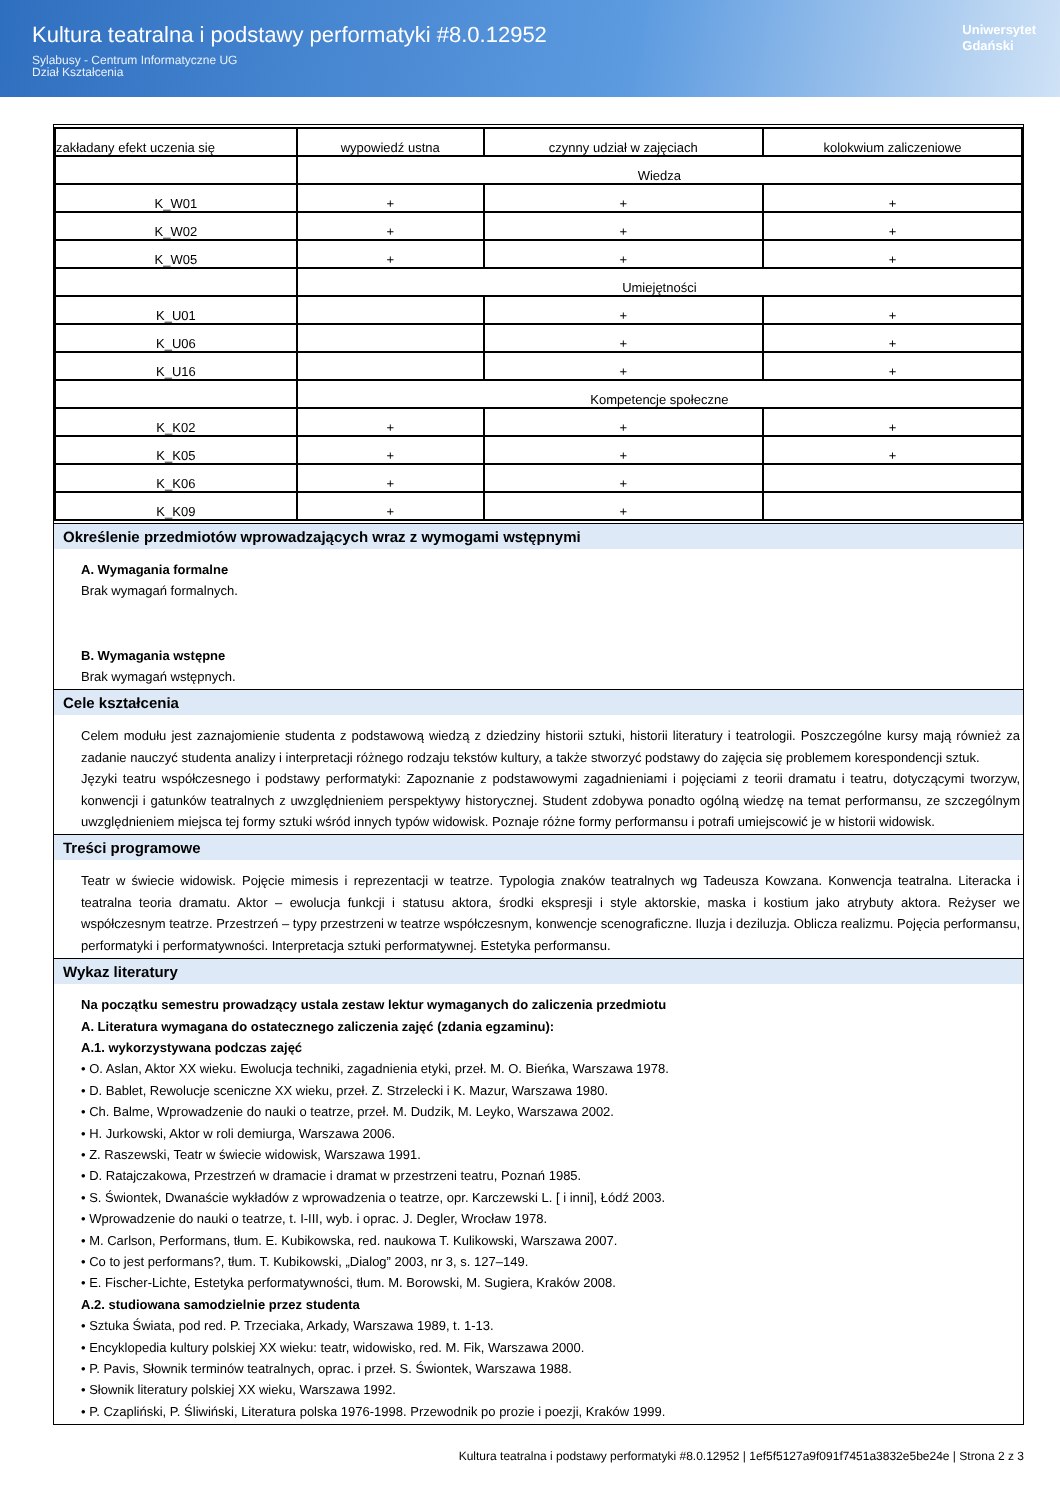Kultura teatralna i podstawy performatyki #8.0.12952
Sylabusy - Centrum Informatyczne UG
Dział Kształcenia
Uniwersytet
Gdański
| zakładany efekt uczenia się | wypowiedź ustna | czynny udział w zajęciach | kolokwium zaliczeniowe |
| | Wiedza | | |
| K_W01 | + | + | + |
| K_W02 | + | + | + |
| K_W05 | + | + | + |
| | Umiejętności | | |
| K_U01 | | + | + |
| K_U06 | | + | + |
| K_U16 | | + | + |
| | Kompetencje społeczne | | |
| K_K02 | + | + | + |
| K_K05 | + | + | + |
| K_K06 | + | + | |
| K_K09 | + | + | |
Określenie przedmiotów wprowadzających wraz z wymogami wstępnymi
A. Wymagania formalne
Brak wymagań formalnych.
B. Wymagania wstępne
Brak wymagań wstępnych.
Cele kształcenia
Celem modułu jest zaznajomienie studenta z podstawową wiedzą z dziedziny historii sztuki, historii literatury i teatrologii. Poszczególne kursy mają również za zadanie nauczyć studenta analizy i interpretacji różnego rodzaju tekstów kultury, a także stworzyć podstawy do zajęcia się problemem korespondencji sztuk.
Języki teatru współczesnego i podstawy performatyki: Zapoznanie z podstawowymi zagadnieniami i pojęciami z teorii dramatu i teatru, dotyczącymi tworzyw, konwencji i gatunków teatralnych z uwzględnieniem perspektywy historycznej. Student zdobywa ponadto ogólną wiedzę na temat performansu, ze szczególnym uwzględnieniem miejsca tej formy sztuki wśród innych typów widowisk. Poznaje różne formy performansu i potrafi umiejscowić je w historii widowisk.
Treści programowe
Teatr w świecie widowisk. Pojęcie mimesis i reprezentacji w teatrze. Typologia znaków teatralnych wg Tadeusza Kowzana. Konwencja teatralna. Literacka i teatralna teoria dramatu. Aktor – ewolucja funkcji i statusu aktora, środki ekspresji i style aktorskie, maska i kostium jako atrybuty aktora. Reżyser we współczesnym teatrze. Przestrzeń – typy przestrzeni w teatrze współczesnym, konwencje scenograficzne. Iluzja i deziluzja. Oblicza realizmu. Pojęcia performansu, performatyki i performatywności. Interpretacja sztuki performatywnej. Estetyka performansu.
Wykaz literatury
Na początku semestru prowadzący ustala zestaw lektur wymaganych do zaliczenia przedmiotu
A. Literatura wymagana do ostatecznego zaliczenia zajęć (zdania egzaminu):
A.1. wykorzystywana podczas zajęć
• O. Aslan, Aktor XX wieku. Ewolucja techniki, zagadnienia etyki, przeł. M. O. Bieńka, Warszawa 1978.
• D. Bablet, Rewolucje sceniczne XX wieku, przeł. Z. Strzelecki i K. Mazur, Warszawa 1980.
• Ch. Balme, Wprowadzenie do nauki o teatrze, przeł. M. Dudzik, M. Leyko, Warszawa 2002.
• H. Jurkowski, Aktor w roli demiurga, Warszawa 2006.
• Z. Raszewski, Teatr w świecie widowisk, Warszawa 1991.
• D. Ratajczakowa, Przestrzeń w dramacie i dramat w przestrzeni teatru, Poznań 1985.
• S. Świontek, Dwanaście wykładów z wprowadzenia o teatrze, opr. Karczewski L. [ i inni], Łódź 2003.
• Wprowadzenie do nauki o teatrze, t. I-III, wyb. i oprac. J. Degler, Wrocław 1978.
• M. Carlson, Performans, tłum. E. Kubikowska, red. naukowa T. Kulikowski, Warszawa 2007.
• Co to jest performans?, tłum. T. Kubikowski, „Dialog” 2003, nr 3, s. 127–149.
• E. Fischer-Lichte, Estetyka performatywności, tłum. M. Borowski, M. Sugiera, Kraków 2008.
A.2. studiowana samodzielnie przez studenta
• Sztuka Świata, pod red. P. Trzeciaka, Arkady, Warszawa 1989, t. 1-13.
• Encyklopedia kultury polskiej XX wieku: teatr, widowisko, red. M. Fik, Warszawa 2000.
• P. Pavis, Słownik terminów teatralnych, oprac. i przeł. S. Świontek, Warszawa 1988.
• Słownik literatury polskiej XX wieku, Warszawa 1992.
• P. Czapliński, P. Śliwiński, Literatura polska 1976-1998. Przewodnik po prozie i poezji, Kraków 1999.
Kultura teatralna i podstawy performatyki #8.0.12952 | 1ef5f5127a9f091f7451a3832e5be24e | Strona 2 z 3